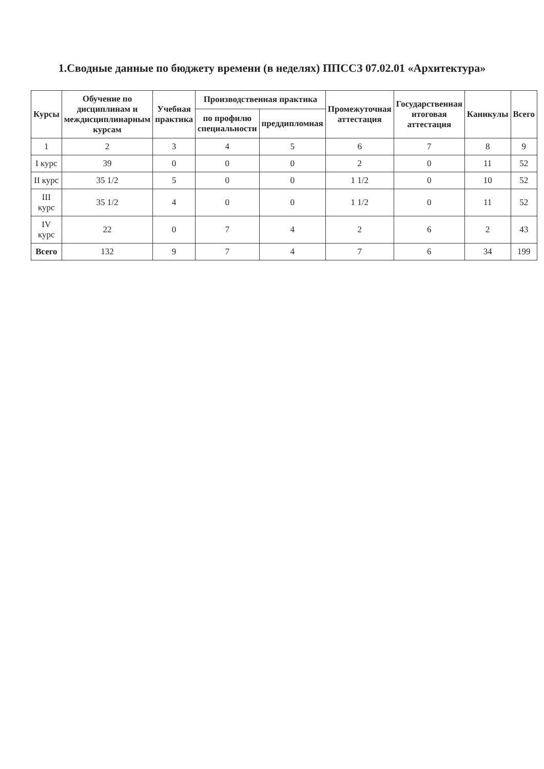1.Сводные данные по бюджету времени (в неделях) ППССЗ 07.02.01 «Архитектура»
| Курсы | Обучение по дисциплинам и междисциплинарным курсам | Учебная практика | Производственная практика | | Промежуточная аттестация | Государственная итоговая аттестация | Каникулы | Всего |
| --- | --- | --- | --- | --- | --- | --- | --- | --- |
| | | | по профилю специальности | преддипломная | | | | |
| 1 | 2 | 3 | 4 | 5 | 6 | 7 | 8 | 9 |
| I курс | 39 | 0 | 0 | 0 | 2 | 0 | 11 | 52 |
| II курс | 35 1/2 | 5 | 0 | 0 | 1 1/2 | 0 | 10 | 52 |
| III курс | 35 1/2 | 4 | 0 | 0 | 1 1/2 | 0 | 11 | 52 |
| IV курс | 22 | 0 | 7 | 4 | 2 | 6 | 2 | 43 |
| Всего | 132 | 9 | 7 | 4 | 7 | 6 | 34 | 199 |